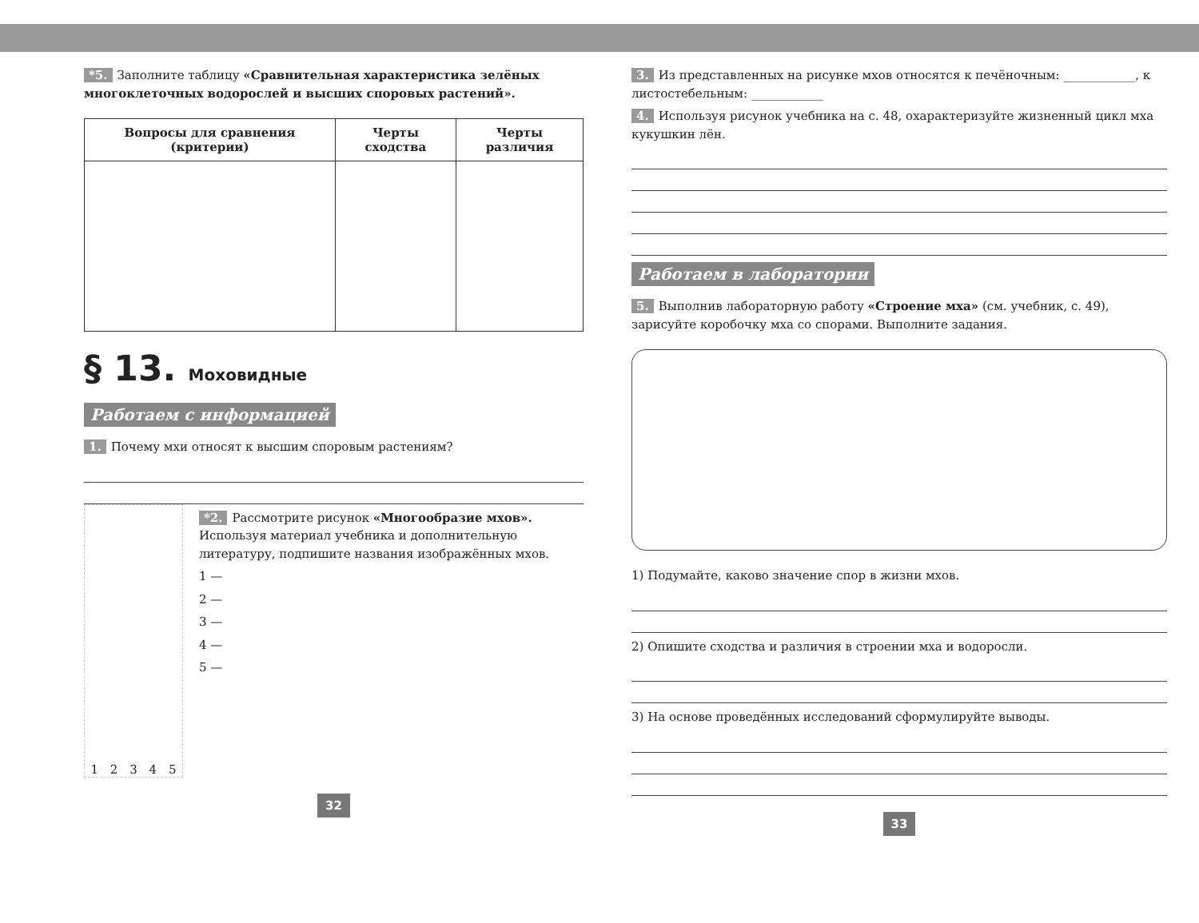*5. Заполните таблицу «Сравнительная характеристика зелёных многоклеточных водорослей и высших споровых растений».
| Вопросы для сравнения (критерии) | Черты сходства | Черты различия |
| --- | --- | --- |
§ 13. Моховидные
Работаем с информацией
1. Почему мхи относят к высшим споровым растениям?
1 2 3 4 5
*2. Рассмотрите рисунок «Многообразие мхов». Используя материал учебника и дополнительную литературу, подпишите названия изображённых мхов.
1 —
2 —
3 —
4 —
5 —
32
3. Из представленных на рисунке мхов относятся к печёночным: ____________, к листостебельным: ____________
4. Используя рисунок учебника на с. 48, охарактеризуйте жизненный цикл мха кукушкин лён.
Работаем в лаборатории
5. Выполнив лабораторную работу «Строение мха» (см. учебник, с. 49), зарисуйте коробочку мха со спорами. Выполните задания.
1) Подумайте, каково значение спор в жизни мхов.
2) Опишите сходства и различия в строении мха и водоросли.
3) На основе проведённых исследований сформулируйте выводы.
33